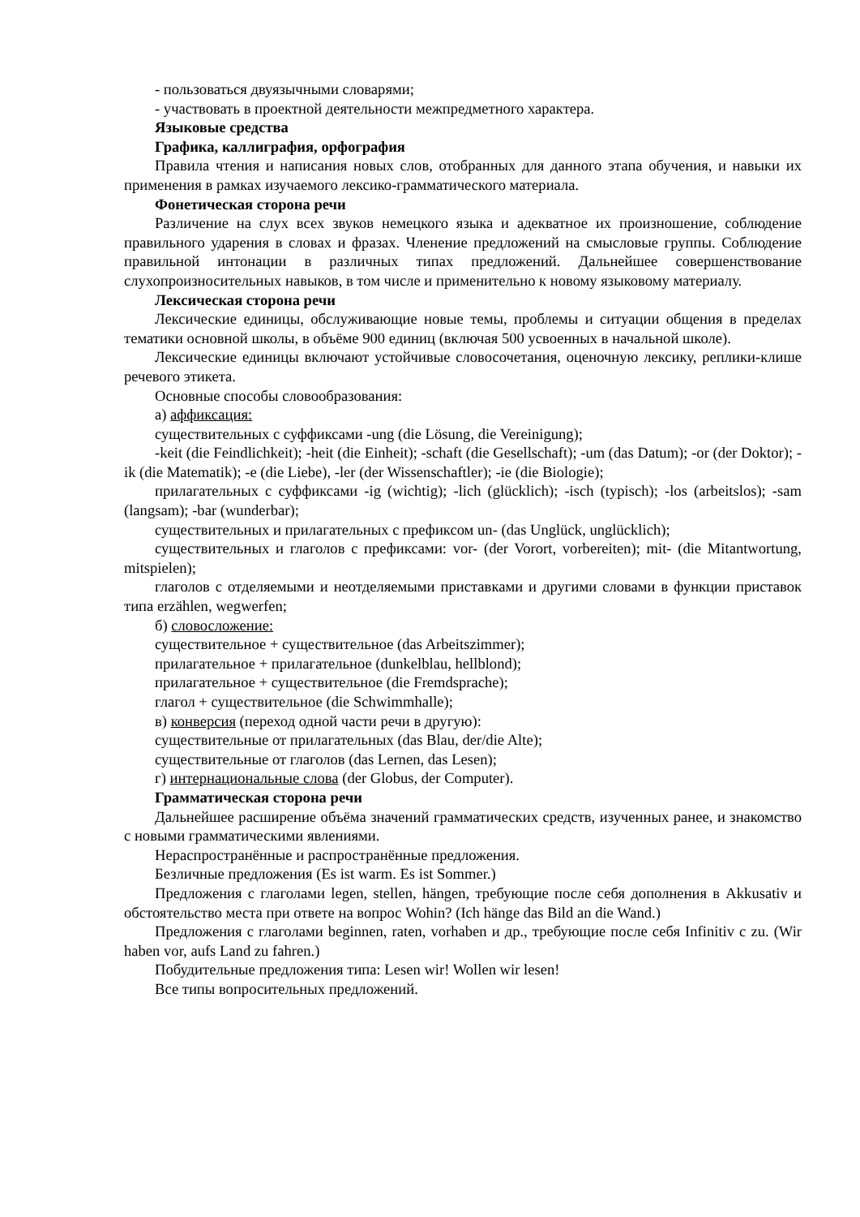- пользоваться двуязычными словарями;
- участвовать в проектной деятельности межпредметного характера.
Языковые средства
Графика, каллиграфия, орфография
Правила чтения и написания новых слов, отобранных для данного этапа обучения, и навыки их применения в рамках изучаемого лексико-грамматического материала.
Фонетическая сторона речи
Различение на слух всех звуков немецкого языка и адекватное их произношение, соблюдение правильного ударения в словах и фразах. Членение предложений на смысловые группы. Соблюдение правильной интонации в различных типах предложений. Дальнейшее совершенствование слухопроизносительных навыков, в том числе и применительно к новому языковому материалу.
Лексическая сторона речи
Лексические единицы, обслуживающие новые темы, проблемы и ситуации общения в пределах тематики основной школы, в объёме 900 единиц (включая 500 усвоенных в начальной школе).
Лексические единицы включают устойчивые словосочетания, оценочную лексику, реплики-клише речевого этикета.
Основные способы словообразования:
а) аффиксация:
существительных с суффиксами -ung (die Lösung, die Vereinigung);
-keit (die Feindlichkeit); -heit (die Einheit); -schaft (die Gesellschaft); -um (das Datum); -or (der Doktor); -ik (die Matematik); -e (die Liebe), -ler (der Wissenschaftler); -ie (die Biologie);
прилагательных с суффиксами -ig (wichtig); -lich (glücklich); -isch (typisch); -los (arbeitslos); -sam (langsam); -bar (wunderbar);
существительных и прилагательных с префиксом un- (das Unglück, unglücklich);
существительных и глаголов с префиксами: vor- (der Vorort, vorbereiten); mit- (die Mitantwortung, mitspielen);
глаголов с отделяемыми и неотделяемыми приставками и другими словами в функции приставок типа erzählen, wegwerfen;
б) словосложение:
существительное + существительное (das Arbeitszimmer);
прилагательное + прилагательное (dunkelblau, hellblond);
прилагательное + существительное (die Fremdsprache);
глагол + существительное (die Schwimmhalle);
в) конверсия (переход одной части речи в другую):
существительные от прилагательных (das Blau, der/die Alte);
существительные от глаголов (das Lernen, das Lesen);
г) интернациональные слова (der Globus, der Computer).
Грамматическая сторона речи
Дальнейшее расширение объёма значений грамматических средств, изученных ранее, и знакомство с новыми грамматическими явлениями.
Нераспространённые и распространённые предложения.
Безличные предложения (Es ist warm. Es ist Sommer.)
Предложения с глаголами legen, stellen, hängen, требующие после себя дополнения в Akkusativ и обстоятельство места при ответе на вопрос Wohin? (Ich hänge das Bild an die Wand.)
Предложения с глаголами beginnen, raten, vorhaben и др., требующие после себя Infinitiv с zu. (Wir haben vor, aufs Land zu fahren.)
Побудительные предложения типа: Lesen wir! Wollen wir lesen!
Все типы вопросительных предложений.